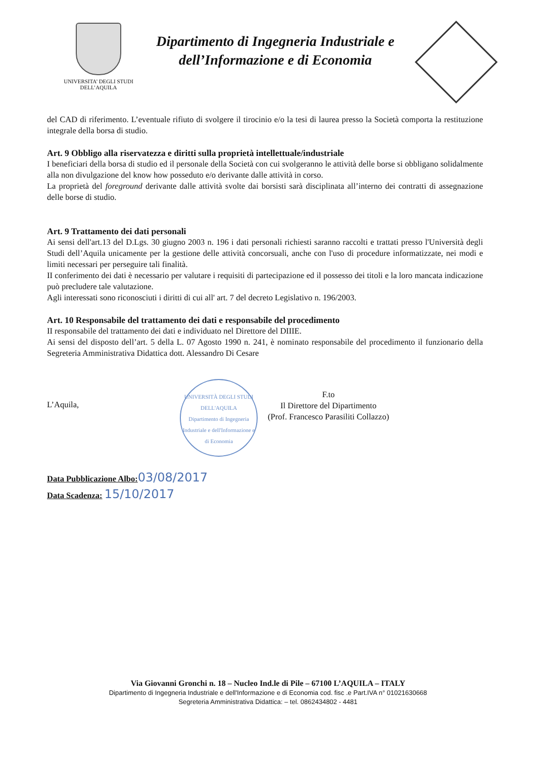UNIVERSITA’ DEGLI STUDI
DELL’AQUILA
Dipartimento di Ingegneria Industriale e dell’Informazione e di Economia
del CAD di riferimento. L’eventuale rifiuto di svolgere il tirocinio e/o la tesi di laurea presso la Società comporta la restituzione integrale della borsa di studio.
Art. 9 Obbligo alla riservatezza e diritti sulla proprietà intellettuale/industriale
I beneficiari della borsa di studio ed il personale della Società con cui svolgeranno le attività delle borse si obbligano solidalmente alla non divulgazione del know how posseduto e/o derivante dalle attività in corso.
La proprietà del foreground derivante dalle attività svolte dai borsisti sarà disciplinata all’interno dei contratti di assegnazione delle borse di studio.
Art. 9 Trattamento dei dati personali
Ai sensi dell'art.13 del D.Lgs. 30 giugno 2003 n. 196 i dati personali richiesti saranno raccolti e trattati presso l'Università degli Studi dell’Aquila unicamente per la gestione delle attività concorsuali, anche con l'uso di procedure informatizzate, nei modi e limiti necessari per perseguire tali finalità.
II conferimento dei dati è necessario per valutare i requisiti di partecipazione ed il possesso dei titoli e la loro mancata indicazione può precludere tale valutazione.
Agli interessati sono riconosciuti i diritti di cui all' art. 7 del decreto Legislativo n. 196/2003.
Art. 10 Responsabile del trattamento dei dati e responsabile del procedimento
II responsabile del trattamento dei dati e individuato nel Direttore del DIIIE.
Ai sensi del disposto dell’art. 5 della L. 07 Agosto 1990 n. 241, è nominato responsabile del procedimento il funzionario della Segreteria Amministrativa Didattica dott. Alessandro Di Cesare
L’Aquila,
UNIVERSITÀ DEGLI STUDI DELL'AQUILA
Dipartimento di Ingegneria Industriale e dell'Informazione e di Economia
F.to
Il Direttore del Dipartimento
(Prof. Francesco Parasiliti Collazzo)
Data Pubblicazione Albo: 03/08/2017
Data Scadenza: 15/10/2017
Via Giovanni Gronchi n. 18 – Nucleo Ind.le di Pile – 67100 L’AQUILA – ITALY
Dipartimento di Ingegneria Industriale e dell'Informazione e di Economia cod. fisc .e Part.IVA n° 01021630668
Segreteria Amministrativa Didattica: – tel. 0862434802 - 4481